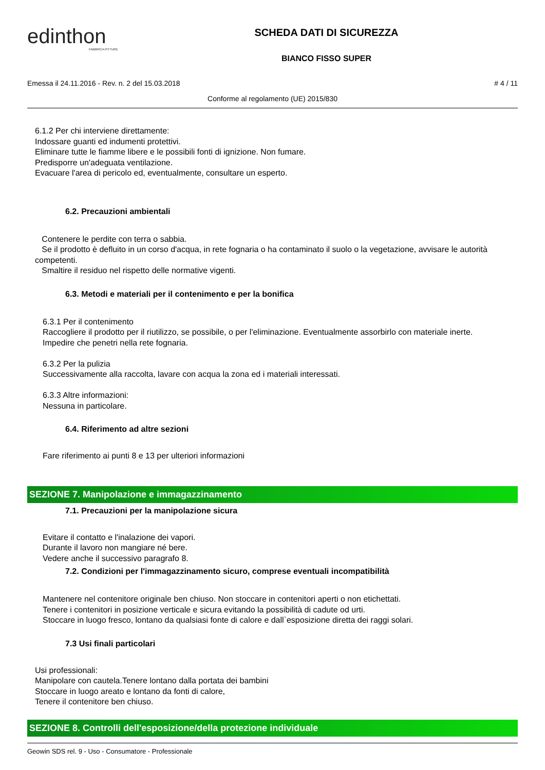edinthon
FABBRICA PITTURE
SCHEDA DATI DI SICUREZZA
BIANCO FISSO SUPER
Emessa il 24.11.2016 - Rev. n. 2 del 15.03.2018 # 4 / 11
Conforme al regolamento (UE) 2015/830
6.1.2 Per chi interviene direttamente:
Indossare guanti ed indumenti protettivi.
Eliminare tutte le fiamme libere e le possibili fonti di ignizione. Non fumare.
Predisporre un'adeguata ventilazione.
Evacuare l'area di pericolo ed, eventualmente, consultare un esperto.
6.2. Precauzioni ambientali
Contenere le perdite con terra o sabbia.
Se il prodotto è defluito in un corso d'acqua, in rete fognaria o ha contaminato il suolo o la vegetazione, avvisare le autorità competenti.
Smaltire il residuo nel rispetto delle normative vigenti.
6.3. Metodi e materiali per il contenimento e per la bonifica
6.3.1 Per il contenimento
Raccogliere il prodotto per il riutilizzo, se possibile, o per l'eliminazione. Eventualmente assorbirlo con materiale inerte.
Impedire che penetri nella rete fognaria.
6.3.2 Per la pulizia
Successivamente alla raccolta, lavare con acqua la zona ed i materiali interessati.
6.3.3 Altre informazioni:
Nessuna in particolare.
6.4. Riferimento ad altre sezioni
Fare riferimento ai punti 8 e 13 per ulteriori informazioni
SEZIONE 7. Manipolazione e immagazzinamento
7.1. Precauzioni per la manipolazione sicura
Evitare il contatto e l'inalazione dei vapori.
Durante il lavoro non mangiare né bere.
Vedere anche il successivo paragrafo 8.
7.2. Condizioni per l'immagazzinamento sicuro, comprese eventuali incompatibilità
Mantenere nel contenitore originale ben chiuso. Non stoccare in contenitori aperti o non etichettati.
Tenere i contenitori in posizione verticale e sicura evitando la possibilità di cadute od urti.
Stoccare in luogo fresco, lontano da qualsiasi fonte di calore e dall`esposizione diretta dei raggi solari.
7.3 Usi finali particolari
Usi professionali:
Manipolare con cautela.Tenere lontano dalla portata dei bambini
Stoccare in luogo areato e lontano da fonti di calore,
Tenere il contenitore ben chiuso.
SEZIONE 8. Controlli dell'esposizione/della protezione individuale
Geowin SDS rel. 9 - Uso - Consumatore - Professionale